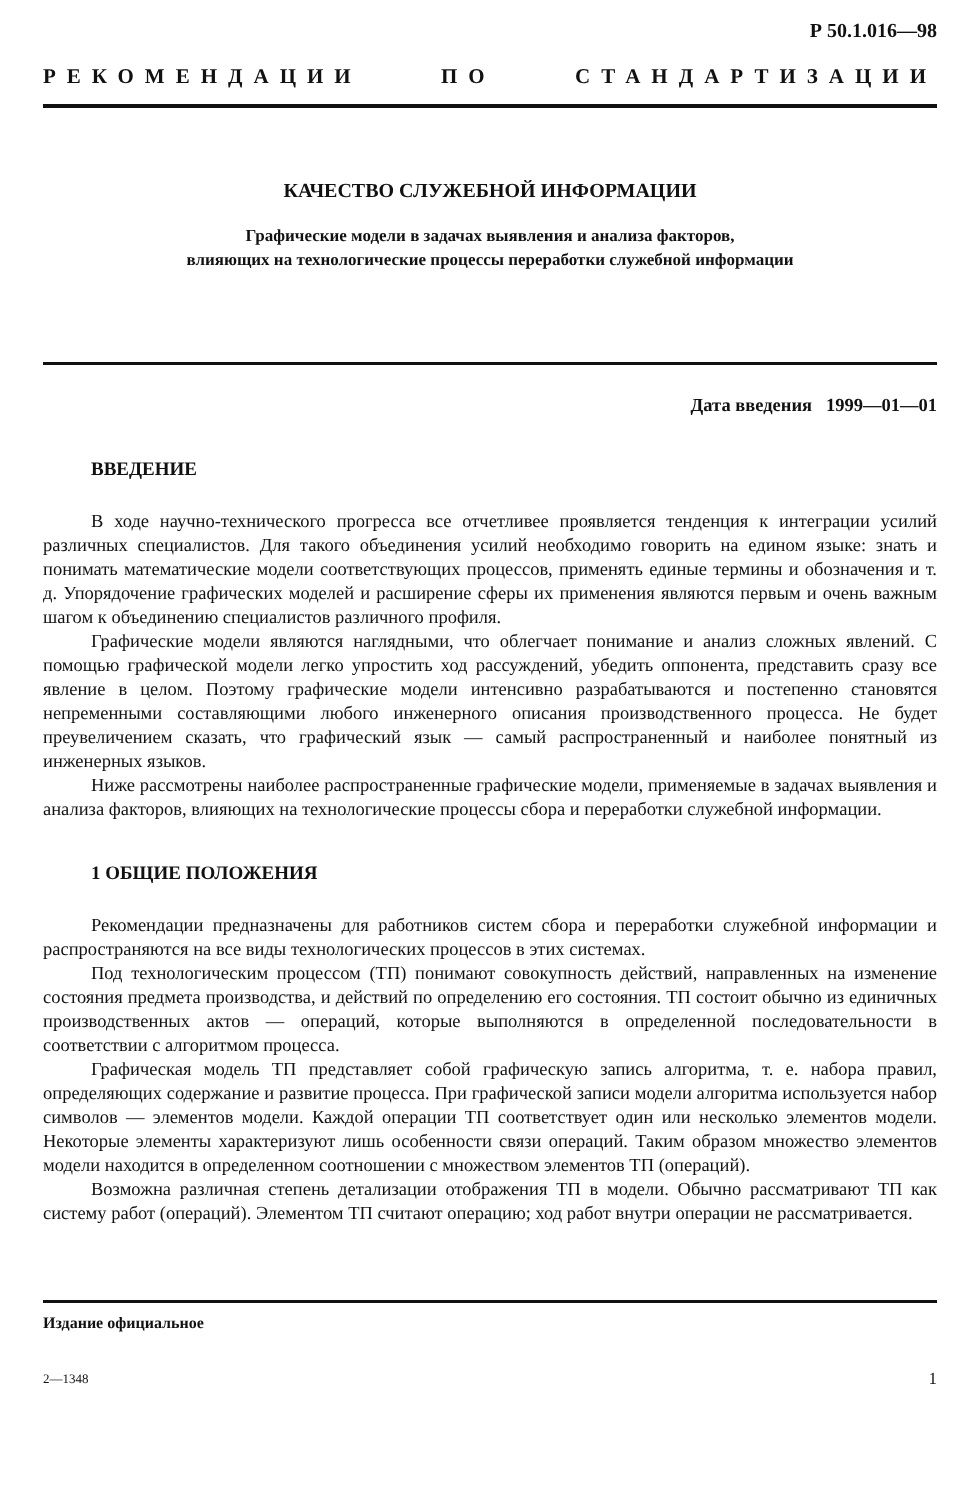Р 50.1.016—98
РЕКОМЕНДАЦИИ ПО СТАНДАРТИЗАЦИИ
КАЧЕСТВО СЛУЖЕБНОЙ ИНФОРМАЦИИ
Графические модели в задачах выявления и анализа факторов,
влияющих на технологические процессы переработки служебной информации
Дата введения 1999—01—01
ВВЕДЕНИЕ
В ходе научно-технического прогресса все отчетливее проявляется тенденция к интеграции усилий различных специалистов. Для такого объединения усилий необходимо говорить на едином языке: знать и понимать математические модели соответствующих процессов, применять единые термины и обозначения и т. д. Упорядочение графических моделей и расширение сферы их применения являются первым и очень важным шагом к объединению специалистов различного профиля.
Графические модели являются наглядными, что облегчает понимание и анализ сложных явлений. С помощью графической модели легко упростить ход рассуждений, убедить оппонента, представить сразу все явление в целом. Поэтому графические модели интенсивно разрабатываются и постепенно становятся непременными составляющими любого инженерного описания производственного процесса. Не будет преувеличением сказать, что графический язык — самый распространенный и наиболее понятный из инженерных языков.
Ниже рассмотрены наиболее распространенные графические модели, применяемые в задачах выявления и анализа факторов, влияющих на технологические процессы сбора и переработки служебной информации.
1 ОБЩИЕ ПОЛОЖЕНИЯ
Рекомендации предназначены для работников систем сбора и переработки служебной информации и распространяются на все виды технологических процессов в этих системах.
Под технологическим процессом (ТП) понимают совокупность действий, направленных на изменение состояния предмета производства, и действий по определению его состояния. ТП состоит обычно из единичных производственных актов — операций, которые выполняются в определенной последовательности в соответствии с алгоритмом процесса.
Графическая модель ТП представляет собой графическую запись алгоритма, т. е. набора правил, определяющих содержание и развитие процесса. При графической записи модели алгоритма используется набор символов — элементов модели. Каждой операции ТП соответствует один или несколько элементов модели. Некоторые элементы характеризуют лишь особенности связи операций. Таким образом множество элементов модели находится в определенном соотношении с множеством элементов ТП (операций).
Возможна различная степень детализации отображения ТП в модели. Обычно рассматривают ТП как систему работ (операций). Элементом ТП считают операцию; ход работ внутри операции не рассматривается.
Издание официальное
2—1348 1